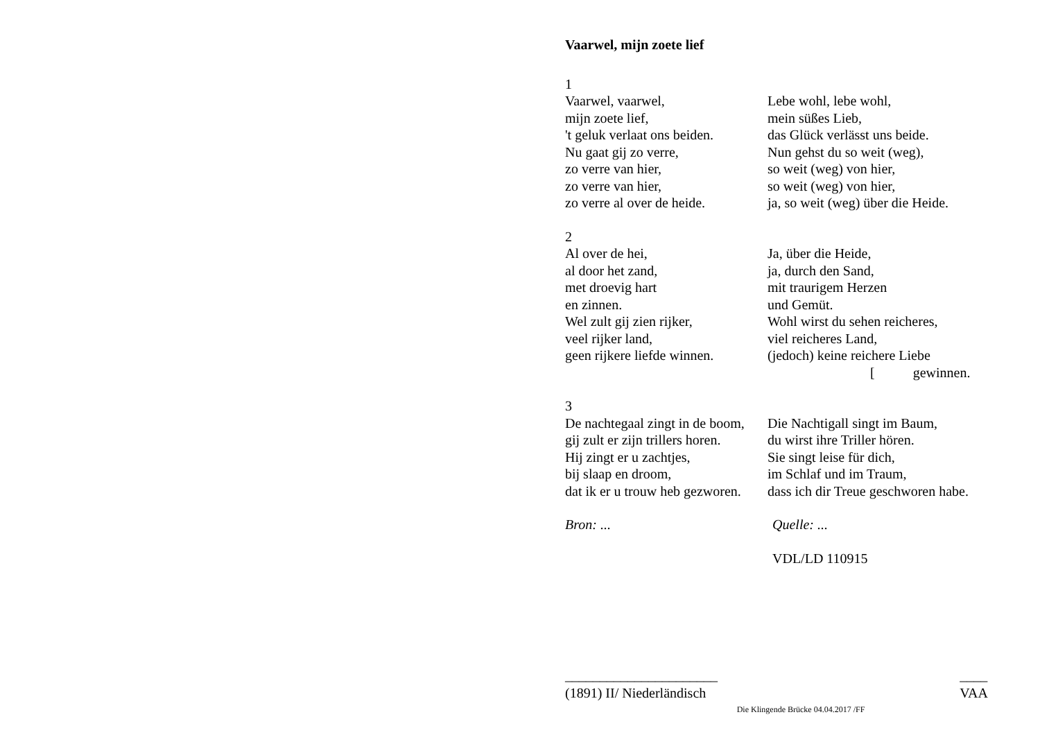Vaarwel, mijn zoete lief
1
Vaarwel, vaarwel,
mijn zoete lief,
't geluk verlaat ons beiden.
Nu gaat gij zo verre,
zo verre van hier,
zo verre van hier,
zo verre al over de heide.
Lebe wohl, lebe wohl,
mein süßes Lieb,
das Glück verlässt uns beide.
Nun gehst du so weit (weg),
so weit (weg) von hier,
so weit (weg) von hier,
ja, so weit (weg) über die Heide.
2
Al over de hei,
al door het zand,
met droevig hart
en zinnen.
Wel zult gij zien rijker,
veel rijker land,
geen rijkere liefde winnen.
Ja, über die Heide,
ja, durch den Sand,
mit traurigem Herzen
und Gemüt.
Wohl wirst du sehen reicheres,
viel reicheres Land,
(jedoch) keine reichere Liebe
[gewinnen.
3
De nachtegaal zingt in de boom,
gij zult er zijn trillers horen.
Hij zingt er u zachtjes,
bij slaap en droom,
dat ik er u trouw heb gezworen.
Die Nachtigall singt im Baum,
du wirst ihre Triller hören.
Sie singt leise für dich,
im Schlaf und im Traum,
dass ich dir Treue geschworen habe.
Bron: ... Quelle: ...
VDL/LD 110915
______________________
(1891) II/ Niederländisch
____
VAA
Die Klingende Brücke 04.04.2017 /FF